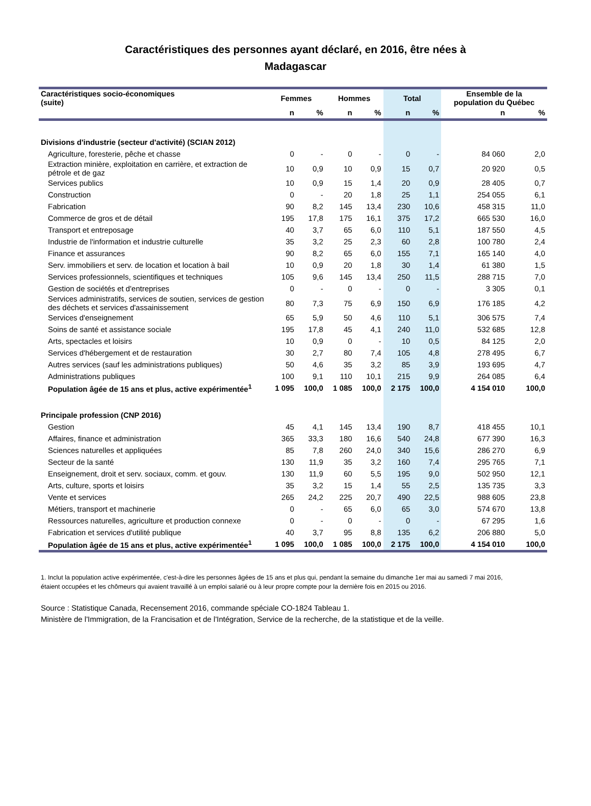Caractéristiques des personnes ayant déclaré, en 2016, être nées à
Madagascar
| Caractéristiques socio-économiques (suite) | Femmes | | Hommes | | Total | | Ensemble de la population du Québec | |
| --- | --- | --- | --- | --- | --- | --- | --- | --- |
| | n | % | n | % | n | % | n | % |
| Divisions d'industrie (secteur d'activité) (SCIAN 2012) | | | | | | | | |
| Agriculture, foresterie, pêche et chasse | 0 | - | 0 | - | 0 | - | 84 060 | 2,0 |
| Extraction minière, exploitation en carrière, et extraction de pétrole et de gaz | 10 | 0,9 | 10 | 0,9 | 15 | 0,7 | 20 920 | 0,5 |
| Services publics | 10 | 0,9 | 15 | 1,4 | 20 | 0,9 | 28 405 | 0,7 |
| Construction | 0 | - | 20 | 1,8 | 25 | 1,1 | 254 055 | 6,1 |
| Fabrication | 90 | 8,2 | 145 | 13,4 | 230 | 10,6 | 458 315 | 11,0 |
| Commerce de gros et de détail | 195 | 17,8 | 175 | 16,1 | 375 | 17,2 | 665 530 | 16,0 |
| Transport et entreposage | 40 | 3,7 | 65 | 6,0 | 110 | 5,1 | 187 550 | 4,5 |
| Industrie de l'information et industrie culturelle | 35 | 3,2 | 25 | 2,3 | 60 | 2,8 | 100 780 | 2,4 |
| Finance et assurances | 90 | 8,2 | 65 | 6,0 | 155 | 7,1 | 165 140 | 4,0 |
| Serv. immobiliers et serv. de location et location à bail | 10 | 0,9 | 20 | 1,8 | 30 | 1,4 | 61 380 | 1,5 |
| Services professionnels, scientifiques et techniques | 105 | 9,6 | 145 | 13,4 | 250 | 11,5 | 288 715 | 7,0 |
| Gestion de sociétés et d'entreprises | 0 | - | 0 | - | 0 | - | 3 305 | 0,1 |
| Services administratifs, services de soutien, services de gestion des déchets et services d'assainissement | 80 | 7,3 | 75 | 6,9 | 150 | 6,9 | 176 185 | 4,2 |
| Services d'enseignement | 65 | 5,9 | 50 | 4,6 | 110 | 5,1 | 306 575 | 7,4 |
| Soins de santé et assistance sociale | 195 | 17,8 | 45 | 4,1 | 240 | 11,0 | 532 685 | 12,8 |
| Arts, spectacles et loisirs | 10 | 0,9 | 0 | - | 10 | 0,5 | 84 125 | 2,0 |
| Services d'hébergement et de restauration | 30 | 2,7 | 80 | 7,4 | 105 | 4,8 | 278 495 | 6,7 |
| Autres services (sauf les administrations publiques) | 50 | 4,6 | 35 | 3,2 | 85 | 3,9 | 193 695 | 4,7 |
| Administrations publiques | 100 | 9,1 | 110 | 10,1 | 215 | 9,9 | 264 085 | 6,4 |
| Population âgée de 15 ans et plus, active expérimentée<sup>1</sup> | 1 095 | 100,0 | 1 085 | 100,0 | 2 175 | 100,0 | 4 154 010 | 100,0 |
| Principale profession (CNP 2016) | | | | | | | | |
| Gestion | 45 | 4,1 | 145 | 13,4 | 190 | 8,7 | 418 455 | 10,1 |
| Affaires, finance et administration | 365 | 33,3 | 180 | 16,6 | 540 | 24,8 | 677 390 | 16,3 |
| Sciences naturelles et appliquées | 85 | 7,8 | 260 | 24,0 | 340 | 15,6 | 286 270 | 6,9 |
| Secteur de la santé | 130 | 11,9 | 35 | 3,2 | 160 | 7,4 | 295 765 | 7,1 |
| Enseignement, droit et serv. sociaux, comm. et gouv. | 130 | 11,9 | 60 | 5,5 | 195 | 9,0 | 502 950 | 12,1 |
| Arts, culture, sports et loisirs | 35 | 3,2 | 15 | 1,4 | 55 | 2,5 | 135 735 | 3,3 |
| Vente et services | 265 | 24,2 | 225 | 20,7 | 490 | 22,5 | 988 605 | 23,8 |
| Métiers, transport et machinerie | 0 | - | 65 | 6,0 | 65 | 3,0 | 574 670 | 13,8 |
| Ressources naturelles, agriculture et production connexe | 0 | - | 0 | - | 0 | - | 67 295 | 1,6 |
| Fabrication et services d'utilité publique | 40 | 3,7 | 95 | 8,8 | 135 | 6,2 | 206 880 | 5,0 |
| Population âgée de 15 ans et plus, active expérimentée<sup>1</sup> | 1 095 | 100,0 | 1 085 | 100,0 | 2 175 | 100,0 | 4 154 010 | 100,0 |
1. Inclut la population active expérimentée, c'est-à-dire les personnes âgées de 15 ans et plus qui, pendant la semaine du dimanche 1er mai au samedi 7 mai 2016, étaient occupées et les chômeurs qui avaient travaillé à un emploi salarié ou à leur propre compte pour la dernière fois en 2015 ou 2016.
Source : Statistique Canada, Recensement 2016, commande spéciale CO-1824 Tableau 1.
Ministère de l'Immigration, de la Francisation et de l'Intégration, Service de la recherche, de la statistique et de la veille.